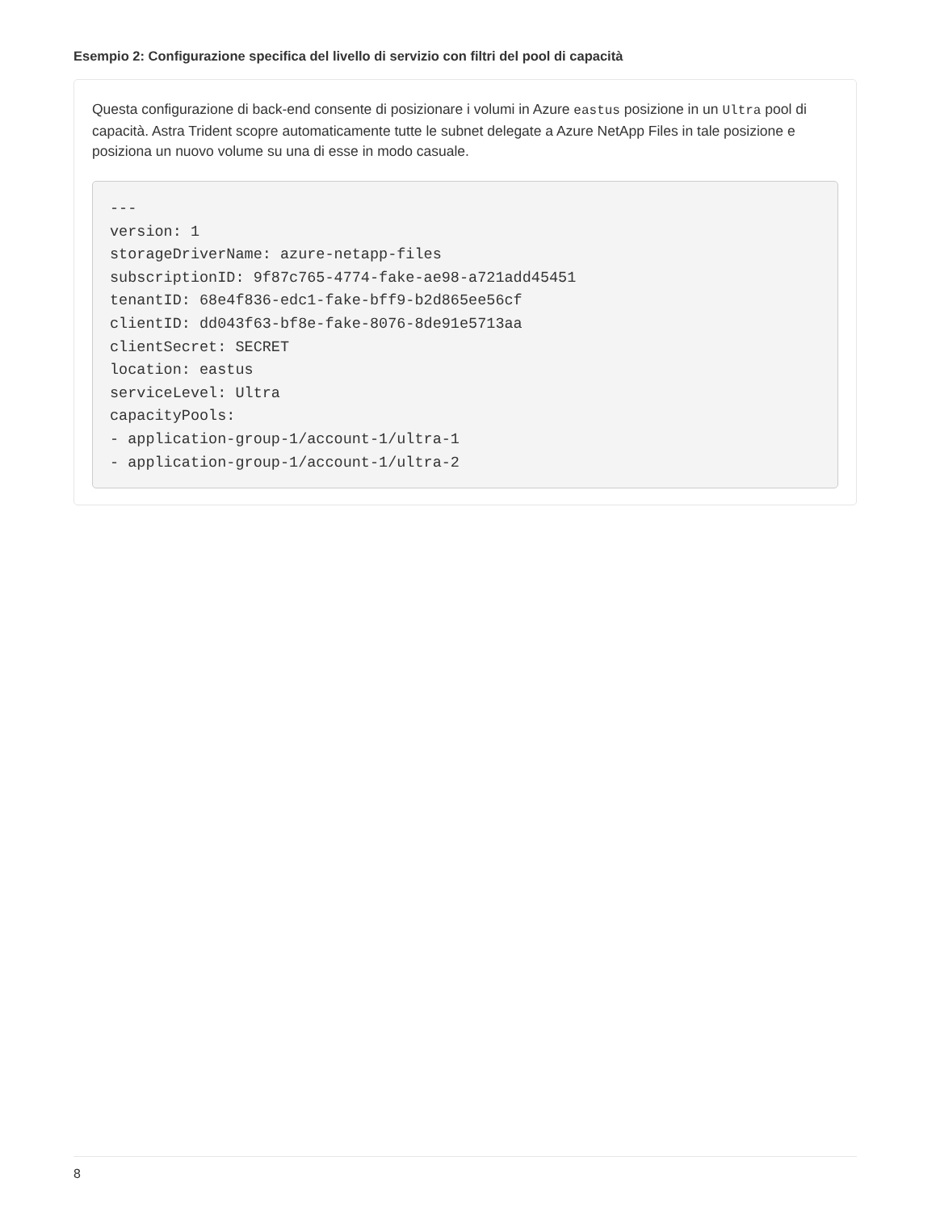Esempio 2: Configurazione specifica del livello di servizio con filtri del pool di capacità
Questa configurazione di back-end consente di posizionare i volumi in Azure eastus posizione in un Ultra pool di capacità. Astra Trident scopre automaticamente tutte le subnet delegate a Azure NetApp Files in tale posizione e posiziona un nuovo volume su una di esse in modo casuale.
---
version: 1
storageDriverName: azure-netapp-files
subscriptionID: 9f87c765-4774-fake-ae98-a721add45451
tenantID: 68e4f836-edc1-fake-bff9-b2d865ee56cf
clientID: dd043f63-bf8e-fake-8076-8de91e5713aa
clientSecret: SECRET
location: eastus
serviceLevel: Ultra
capacityPools:
- application-group-1/account-1/ultra-1
- application-group-1/account-1/ultra-2
8